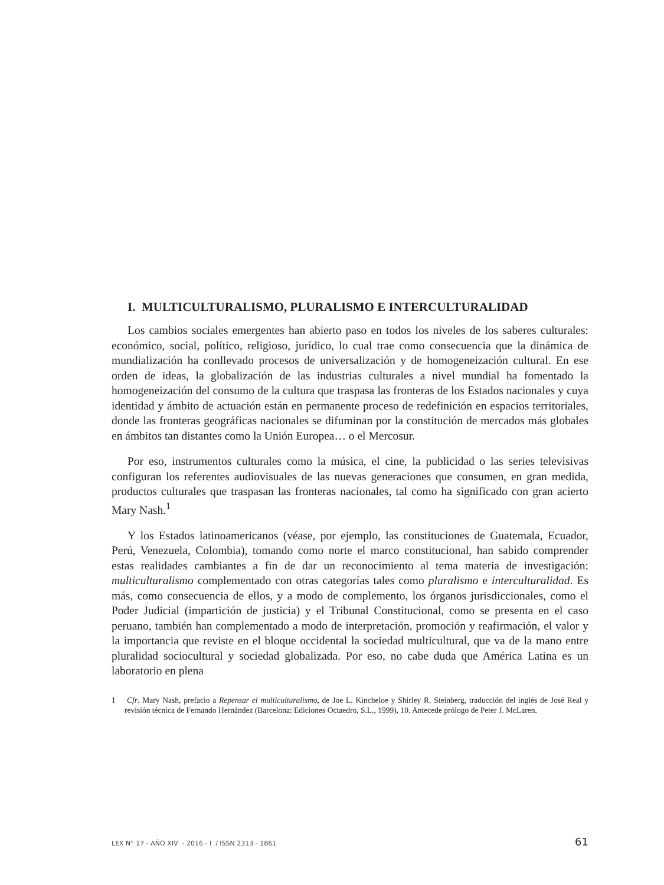I. MULTICULTURALISMO, PLURALISMO E INTERCULTURALIDAD
Los cambios sociales emergentes han abierto paso en todos los niveles de los saberes culturales: económico, social, político, religioso, jurídico, lo cual trae como consecuencia que la dinámica de mundialización ha conllevado procesos de universalización y de homogeneización cultural. En ese orden de ideas, la globalización de las industrias culturales a nivel mundial ha fomentado la homogeneización del consumo de la cultura que traspasa las fronteras de los Estados nacionales y cuya identidad y ámbito de actuación están en permanente proceso de redefinición en espacios territoriales, donde las fronteras geográficas nacionales se difuminan por la constitución de mercados más globales en ámbitos tan distantes como la Unión Europea… o el Mercosur.
Por eso, instrumentos culturales como la música, el cine, la publicidad o las series televisivas configuran los referentes audiovisuales de las nuevas generaciones que consumen, en gran medida, productos culturales que traspasan las fronteras nacionales, tal como ha significado con gran acierto Mary Nash.<sup>1</sup>
Y los Estados latinoamericanos (véase, por ejemplo, las constituciones de Guatemala, Ecuador, Perú, Venezuela, Colombia), tomando como norte el marco constitucional, han sabido comprender estas realidades cambiantes a fin de dar un reconocimiento al tema materia de investigación: multiculturalismo complementado con otras categorías tales como pluralismo e interculturalidad. Es más, como consecuencia de ellos, y a modo de complemento, los órganos jurisdiccionales, como el Poder Judicial (impartición de justicia) y el Tribunal Constitucional, como se presenta en el caso peruano, también han complementado a modo de interpretación, promoción y reafirmación, el valor y la importancia que reviste en el bloque occidental la sociedad multicultural, que va de la mano entre pluralidad sociocultural y sociedad globalizada. Por eso, no cabe duda que América Latina es un laboratorio en plena
1 Cfr. Mary Nash, prefacio a Repensar el multiculturalismo, de Joe L. Kincheloe y Shirley R. Steinberg, traducción del inglés de José Real y revisión técnica de Fernando Hernández (Barcelona: Ediciones Octaedro, S.L., 1999), 10. Antecede prólogo de Peter J. McLaren.
LEX N° 17 - AÑO XIV - 2016 - I / ISSN 2313 - 1861 61